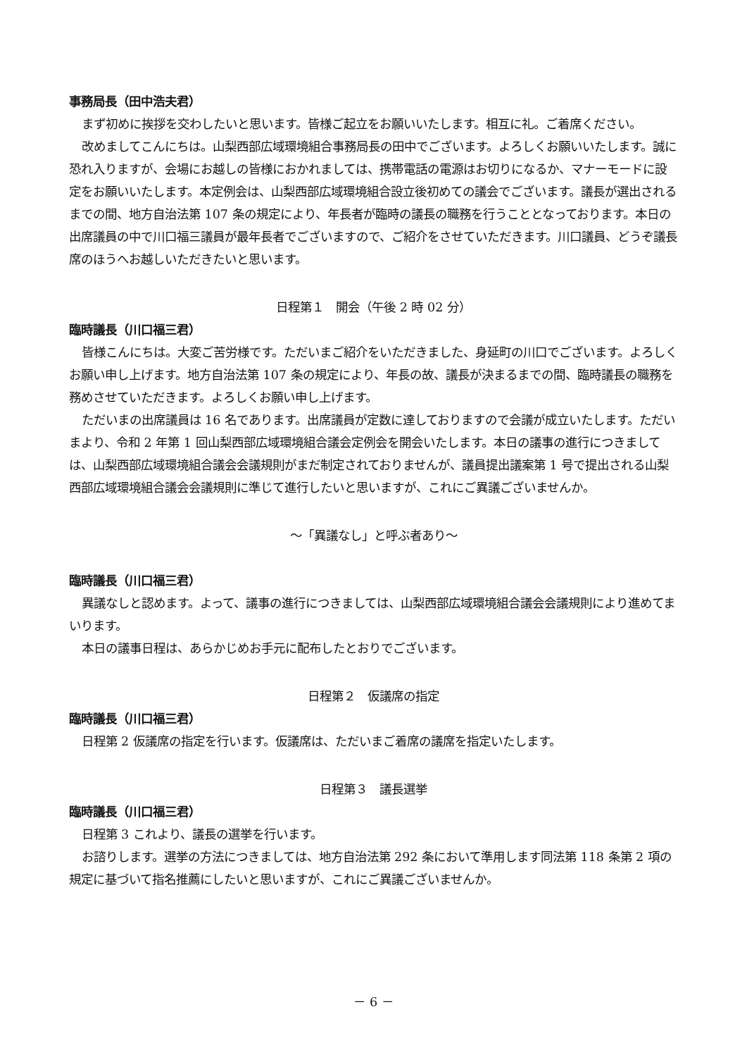事務局長（田中浩夫君）
まず初めに挨拶を交わしたいと思います。皆様ご起立をお願いいたします。相互に礼。ご着席ください。
改めましてこんにちは。山梨西部広域環境組合事務局長の田中でございます。よろしくお願いいたします。誠に恐れ入りますが、会場にお越しの皆様におかれましては、携帯電話の電源はお切りになるか、マナーモードに設定をお願いいたします。本定例会は、山梨西部広域環境組合設立後初めての議会でございます。議長が選出されるまでの間、地方自治法第 107 条の規定により、年長者が臨時の議長の職務を行うこととなっております。本日の出席議員の中で川口福三議員が最年長者でございますので、ご紹介をさせていただきます。川口議員、どうぞ議長席のほうへお越しいただきたいと思います。
日程第１　開会（午後 2 時 02 分）
臨時議長（川口福三君）
皆様こんにちは。大変ご苦労様です。ただいまご紹介をいただきました、身延町の川口でございます。よろしくお願い申し上げます。地方自治法第 107 条の規定により、年長の故、議長が決まるまでの間、臨時議長の職務を務めさせていただきます。よろしくお願い申し上げます。
ただいまの出席議員は 16 名であります。出席議員が定数に達しておりますので会議が成立いたします。ただいまより、令和 2 年第 1 回山梨西部広域環境組合議会定例会を開会いたします。本日の議事の進行につきましては、山梨西部広域環境組合議会会議規則がまだ制定されておりませんが、議員提出議案第 1 号で提出される山梨西部広域環境組合議会会議規則に準じて進行したいと思いますが、これにご異議ございませんか。
～「異議なし」と呼ぶ者あり～
臨時議長（川口福三君）
異議なしと認めます。よって、議事の進行につきましては、山梨西部広域環境組合議会会議規則により進めてまいります。
本日の議事日程は、あらかじめお手元に配布したとおりでございます。
日程第２　仮議席の指定
臨時議長（川口福三君）
日程第 2 仮議席の指定を行います。仮議席は、ただいまご着席の議席を指定いたします。
日程第３　議長選挙
臨時議長（川口福三君）
日程第 3 これより、議長の選挙を行います。
お諮りします。選挙の方法につきましては、地方自治法第 292 条において準用します同法第 118 条第 2 項の規定に基づいて指名推薦にしたいと思いますが、これにご異議ございませんか。
－ 6 －